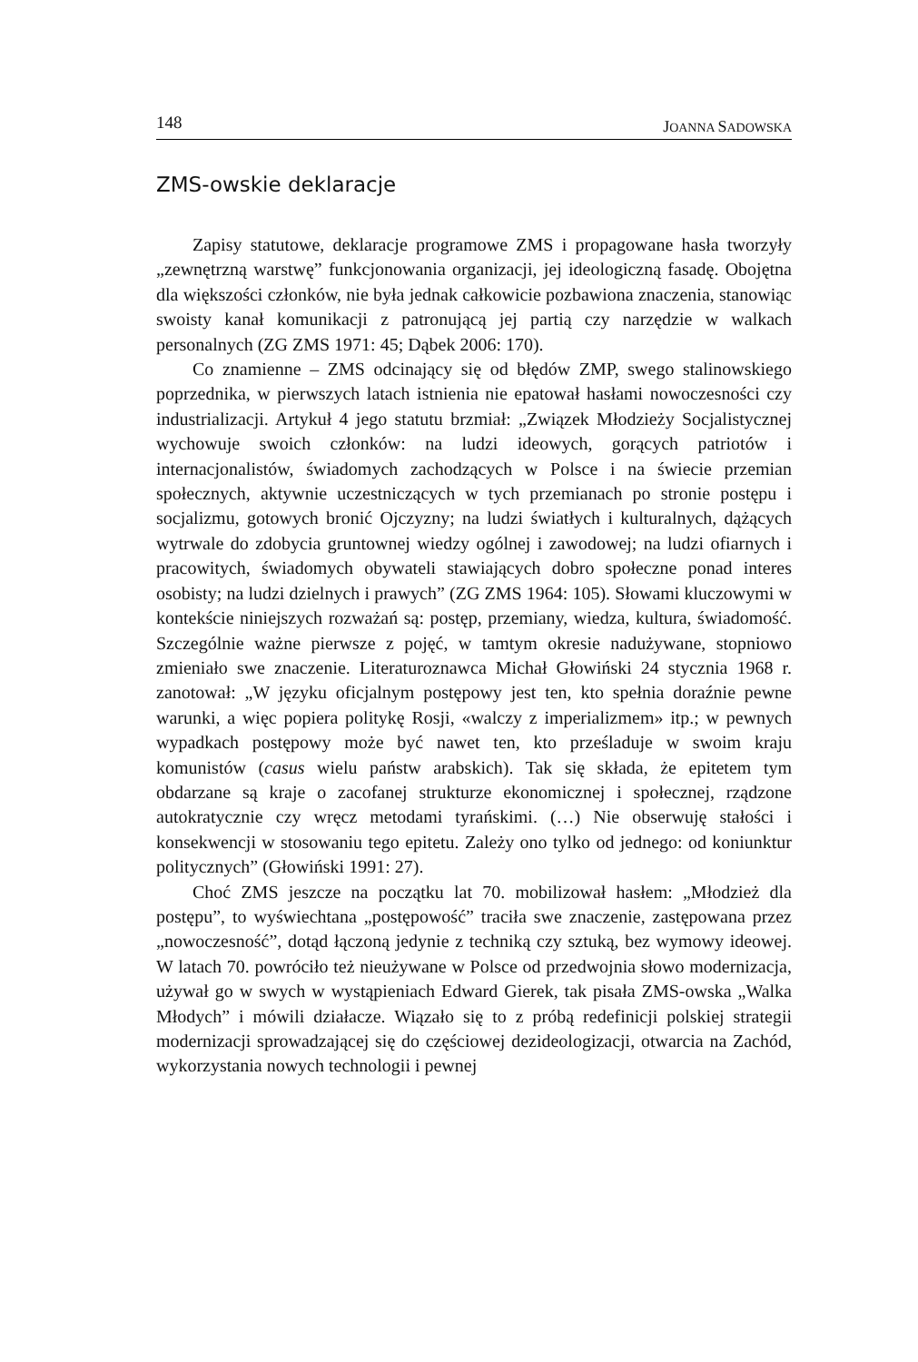148 JOANNA SADOWSKA
ZMS-owskie deklaracje
Zapisy statutowe, deklaracje programowe ZMS i propagowane hasła tworzyły „zewnętrzną warstwę” funkcjonowania organizacji, jej ideologiczną fasadę. Obojętna dla większości członków, nie była jednak całkowicie pozbawiona znaczenia, stanowiąc swoisty kanał komunikacji z patronującą jej partią czy narzędzie w walkach personalnych (ZG ZMS 1971: 45; Dąbek 2006: 170).
Co znamienne – ZMS odcinający się od błędów ZMP, swego stalinowskiego poprzednika, w pierwszych latach istnienia nie epatował hasłami nowoczesności czy industrializacji. Artykuł 4 jego statutu brzmiał: „Związek Młodzieży Socjalistycznej wychowuje swoich członków: na ludzi ideowych, gorących patriotów i internacjonalistów, świadomych zachodzących w Polsce i na świecie przemian społecznych, aktywnie uczestniczących w tych przemianach po stronie postępu i socjalizmu, gotowych bronić Ojczyzny; na ludzi światłych i kulturalnych, dążących wytrwale do zdobycia gruntownej wiedzy ogólnej i zawodowej; na ludzi ofiarnych i pracowitych, świadomych obywateli stawiających dobro społeczne ponad interes osobisty; na ludzi dzielnych i prawych” (ZG ZMS 1964: 105). Słowami kluczowymi w kontekście niniejszych rozważań są: postęp, przemiany, wiedza, kultura, świadomość. Szczególnie ważne pierwsze z pojęć, w tamtym okresie nadużywane, stopniowo zmieniało swe znaczenie. Literaturoznawca Michał Głowiński 24 stycznia 1968 r. zanotował: „W języku oficjalnym postępowy jest ten, kto spełnia doraźnie pewne warunki, a więc popiera politykę Rosji, «walczy z imperializmem» itp.; w pewnych wypadkach postępowy może być nawet ten, kto prześladuje w swoim kraju komunistów (casus wielu państw arabskich). Tak się składa, że epitetem tym obdarzane są kraje o zacofanej strukturze ekonomicznej i społecznej, rządzone autokratycznie czy wręcz metodami tyrańskimi. (…) Nie obserwuję stałości i konsekwencji w stosowaniu tego epitetu. Zależy ono tylko od jednego: od koniunktur politycznych” (Głowiński 1991: 27).
Choć ZMS jeszcze na początku lat 70. mobilizował hasłem: „Młodzież dla postępu”, to wyświechtana „postępowość” traciła swe znaczenie, zastępowana przez „nowoczesność”, dotąd łączoną jedynie z techniką czy sztuką, bez wymowy ideowej. W latach 70. powróciło też nieużywane w Polsce od przedwojnia słowo modernizacja, używał go w swych w wystąpieniach Edward Gierek, tak pisała ZMS-owska „Walka Młodych” i mówili działacze. Wiązało się to z próbą redefinicji polskiej strategii modernizacji sprowadzającej się do częściowej dezideologizacji, otwarcia na Zachód, wykorzystania nowych technologii i pewnej